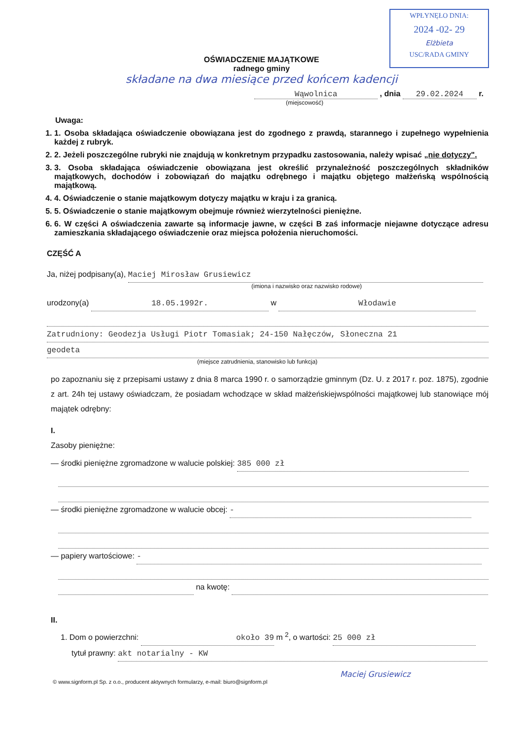WPŁYNĘŁO DNIA:
2024 -02- 29
Elżbieta
USC/RADA GMINY
OŚWIADCZENIE MAJĄTKOWE
radnego gminy
składane na dwa miesiące przed końcem kadencji
Wąwolnica , dnia 29.02.2024 r.
(miejscowość)
Uwaga:
1. 1. Osoba składająca oświadczenie obowiązana jest do zgodnego z prawdą, starannego i zupełnego wypełnienia każdej z rubryk.
2. 2. Jeżeli poszczególne rubryki nie znajdują w konkretnym przypadku zastosowania, należy wpisać „nie dotyczy".
3. 3. Osoba składająca oświadczenie obowiązana jest określić przynależność poszczególnych składników majątkowych, dochodów i zobowiązań do majątku odrębnego i majątku objętego małżeńską wspólnością majątkową.
4. 4. Oświadczenie o stanie majątkowym dotyczy majątku w kraju i za granicą.
5. 5. Oświadczenie o stanie majątkowym obejmuje również wierzytelności pieniężne.
6. 6. W części A oświadczenia zawarte są informacje jawne, w części B zaś informacje niejawne dotyczące adresu zamieszkania składającego oświadczenie oraz miejsca położenia nieruchomości.
CZĘŚĆ A
Ja, niżej podpisany(a), Maciej Mirosław Grusiewicz
(imiona i nazwisko oraz nazwisko rodowe)
urodzony(a) 18.05.1992r. w Włodawie
Zatrudniony: Geodezja Usługi Piotr Tomasiak; 24-150 Nałęczów, Słoneczna 21
geodeta
(miejsce zatrudnienia, stanowisko lub funkcja)
po zapoznaniu się z przepisami ustawy z dnia 8 marca 1990 r. o samorządzie gminnym (Dz. U. z 2017 r. poz. 1875), zgodnie z art. 24h tej ustawy oświadczam, że posiadam wchodzące w skład małżeńskiejwspólności majątkowej lub stanowiące mój majątek odrębny:
I.
Zasoby pieniężne:
— środki pieniężne zgromadzone w walucie polskiej: 385 000 zł
— środki pieniężne zgromadzone w walucie obcej: -
— papiery wartościowe: -
na kwotę:
II.
1. Dom o powierzchni: około 39 m <sup>2</sup>, o wartości: 25 000 zł
tytuł prawny: akt notarialny - KW
Maciej Grusiewicz
© www.signform.pl Sp. z o.o., producent aktywnych formularzy, e-mail: biuro@signform.pl